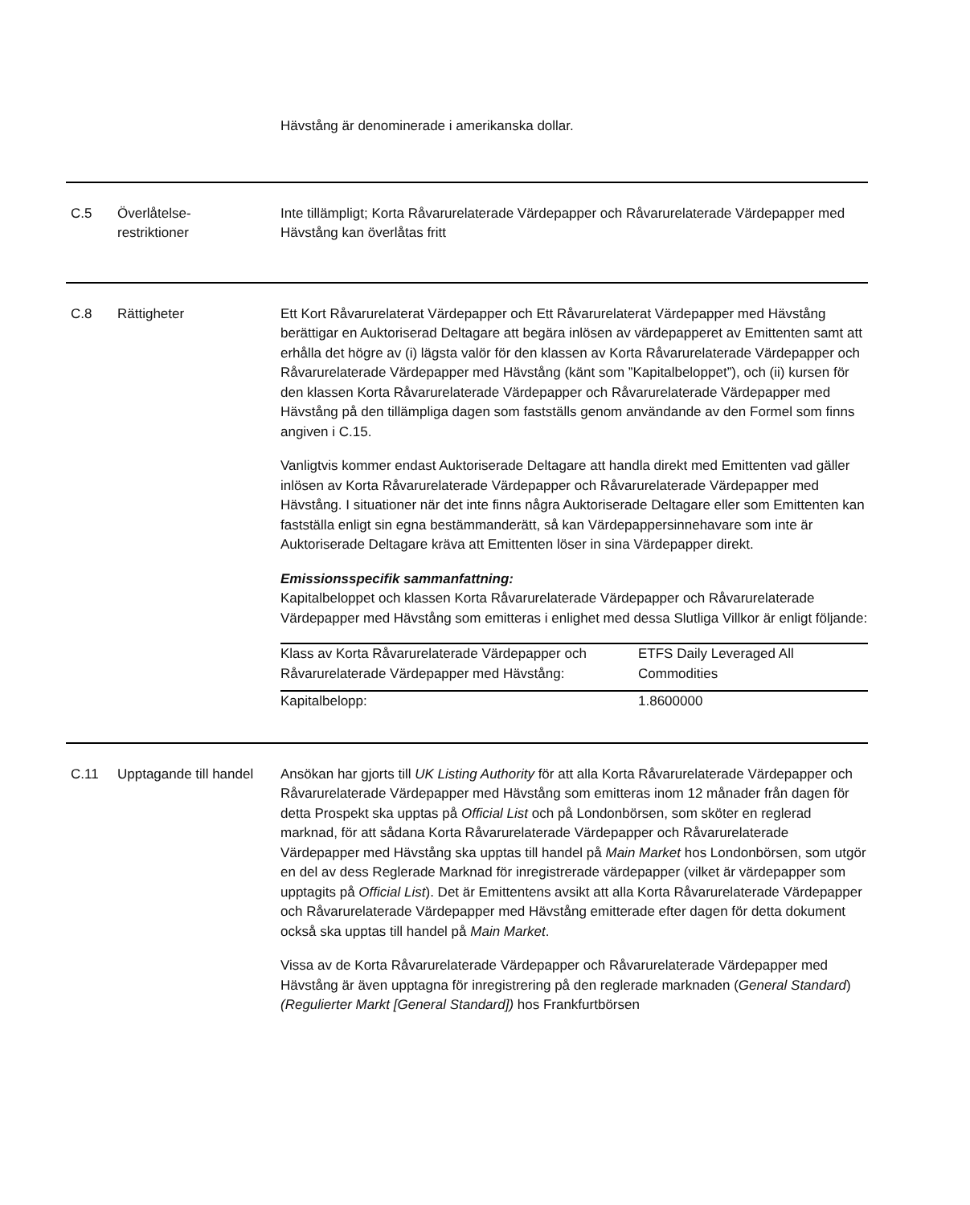Hävstång är denominerade i amerikanska dollar.
| C.5 | Överlåtelse- restriktioner | Inte tillämpligt; Korta Råvarurelaterade Värdepapper och Råvarurelaterade Värdepapper med Hävstång kan överlåtas fritt |
| C.8 | Rättigheter | Ett Kort Råvarurelaterat Värdepapper och Ett Råvarurelaterat Värdepapper med Hävstång berättigar en Auktoriserad Deltagare att begära inlösen av värdepapperet av Emittenten samt att erhålla det högre av (i) lägsta valör för den klassen av Korta Råvarurelaterade Värdepapper och Råvarurelaterade Värdepapper med Hävstång (känt som ”Kapitalbeloppet”), och (ii) kursen för den klassen Korta Råvarurelaterade Värdepapper och Råvarurelaterade Värdepapper med Hävstång på den tillämpliga dagen som fastställs genom användande av den Formel som finns angiven i C.15. Vanligtvis kommer endast Auktoriserade Deltagare att handla direkt med Emittenten vad gäller inlösen av Korta Råvarurelaterade Värdepapper och Råvarurelaterade Värdepapper med Hävstång. I situationer när det inte finns några Auktoriserade Deltagare eller som Emittenten kan fastställa enligt sin egna bestämmanderätt, så kan Värdepappersinnehavare som inte är Auktoriserade Deltagare kräva att Emittenten löser in sina Värdepapper direkt. Emissionsspecifik sammanfattning: Kapitalbeloppet och klassen Korta Råvarurelaterade Värdepapper och Råvarurelaterade Värdepapper med Hävstång som emitteras i enlighet med dessa Slutliga Villkor är enligt följande: / Klass av Korta Råvarurelaterade Värdepapper och Råvarurelaterade Värdepapper med Hävstång: / ETFS Daily Leveraged All Commodities / / Kapitalbelopp: / 1.8600000 / |
| C.11 | Upptagande till handel | Ansökan har gjorts till UK Listing Authority för att alla Korta Råvarurelaterade Värdepapper och Råvarurelaterade Värdepapper med Hävstång som emitteras inom 12 månader från dagen för detta Prospekt ska upptas på Official List och på Londonbörsen, som sköter en reglerad marknad, för att sådana Korta Råvarurelaterade Värdepapper och Råvarurelaterade Värdepapper med Hävstång ska upptas till handel på Main Market hos Londonbörsen, som utgör en del av dess Reglerade Marknad för inregistrerade värdepapper (vilket är värdepapper som upptagits på Official List ). Det är Emittentens avsikt att alla Korta Råvarurelaterade Värdepapper och Råvarurelaterade Värdepapper med Hävstång emitterade efter dagen för detta dokument också ska upptas till handel på Main Market . Vissa av de Korta Råvarurelaterade Värdepapper och Råvarurelaterade Värdepapper med Hävstång är även upptagna för inregistrering på den reglerade marknaden ( General Standard ) (Regulierter Markt [General Standard]) hos Frankfurtbörsen |